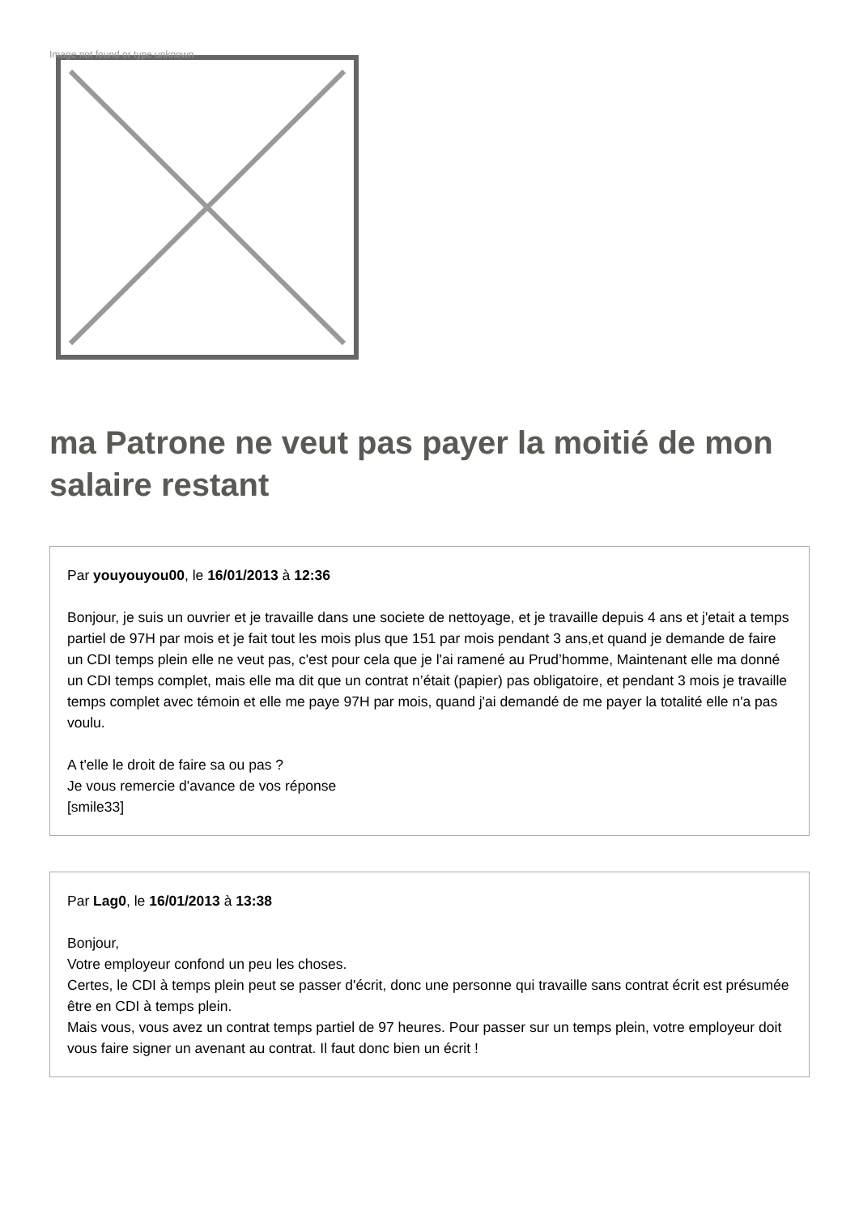Image not found or type unknown
ma Patrone ne veut pas payer la moitié de mon salaire restant
Par youyouyou00, le 16/01/2013 à 12:36
Bonjour, je suis un ouvrier et je travaille dans une societe de nettoyage, et je travaille depuis 4 ans et j'etait a temps partiel de 97H par mois et je fait tout les mois plus que 151 par mois pendant 3 ans,et quand je demande de faire un CDI temps plein elle ne veut pas, c'est pour cela que je l'ai ramené au Prud’homme, Maintenant elle ma donné un CDI temps complet, mais elle ma dit que un contrat n’était (papier) pas obligatoire, et pendant 3 mois je travaille temps complet avec témoin et elle me paye 97H par mois, quand j'ai demandé de me payer la totalité elle n'a pas voulu.
A t'elle le droit de faire sa ou pas ?
Je vous remercie d'avance de vos réponse
[smile33]
Par Lag0, le 16/01/2013 à 13:38
Bonjour,
Votre employeur confond un peu les choses.
Certes, le CDI à temps plein peut se passer d'écrit, donc une personne qui travaille sans contrat écrit est présumée être en CDI à temps plein.
Mais vous, vous avez un contrat temps partiel de 97 heures. Pour passer sur un temps plein, votre employeur doit vous faire signer un avenant au contrat. Il faut donc bien un écrit !